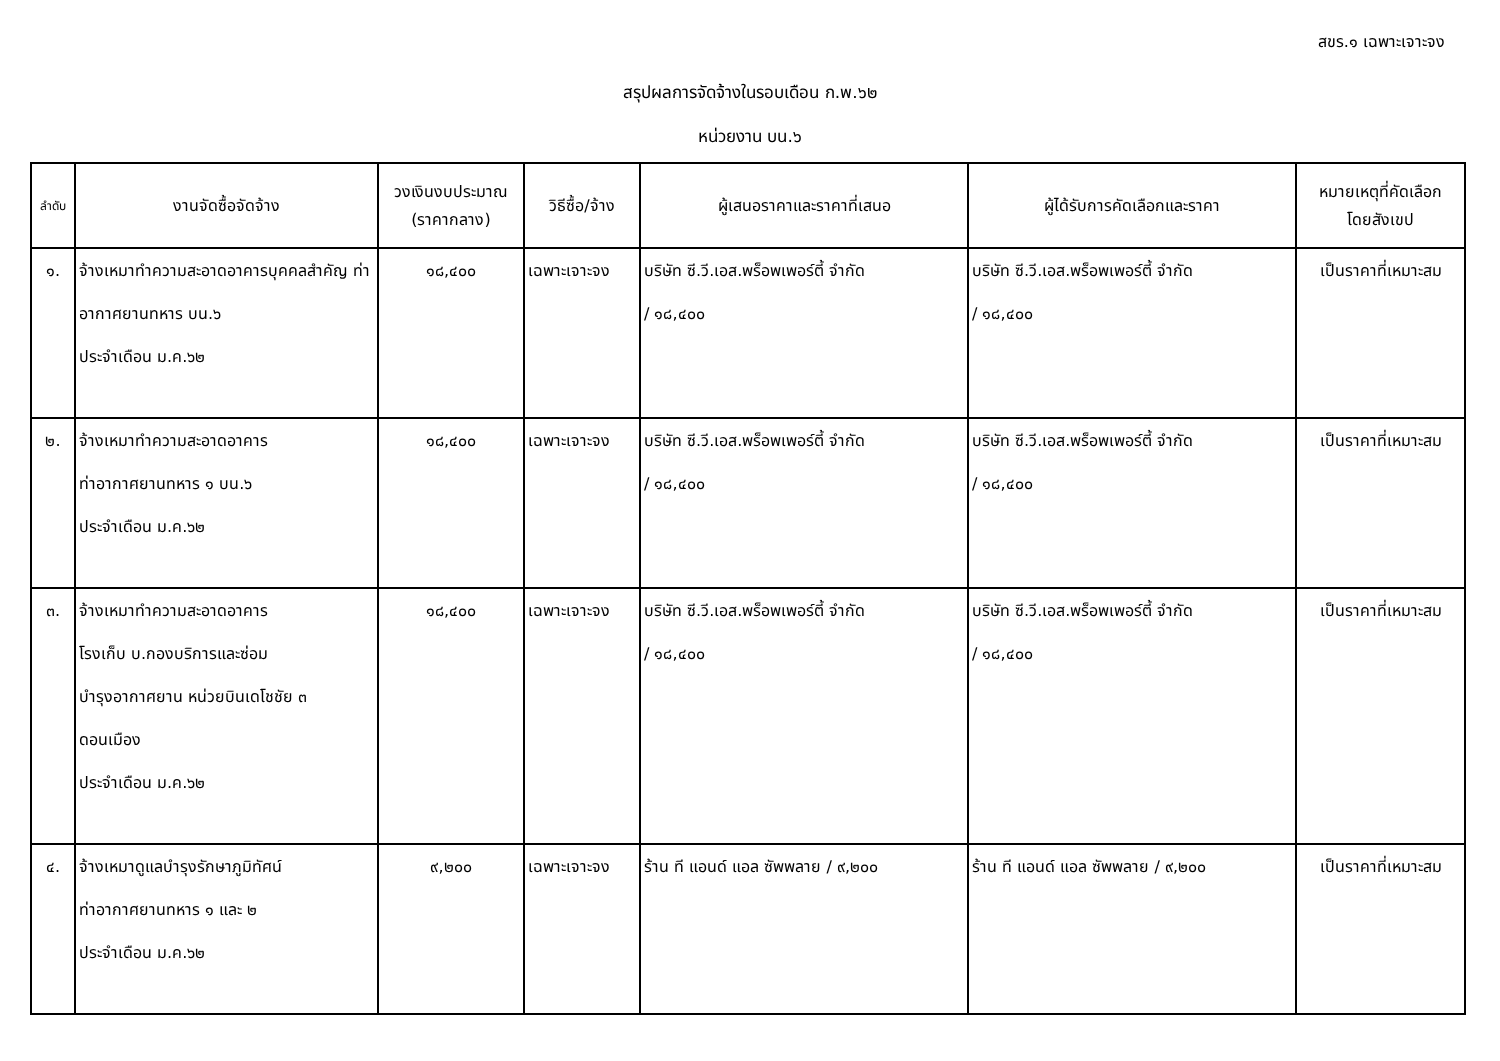สขร.๑ เฉพาะเจาะจง
สรุปผลการจัดจ้างในรอบเดือน ก.พ.๖๒
หน่วยงาน บน.๖
| ลำดับ | งานจัดซื้อจัดจ้าง | วงเงินงบประมาณ (ราคากลาง) | วิธีซื้อ/จ้าง | ผู้เสนอราคาและราคาที่เสนอ | ผู้ได้รับการคัดเลือกและราคา | หมายเหตุที่คัดเลือก โดยสังเขป |
| --- | --- | --- | --- | --- | --- | --- |
| ๑. | จ้างเหมาทำความสะอาดอาคารบุคคลสำคัญ ท่าอากาศยานทหาร บน.๖ ประจำเดือน ม.ค.๖๒ | ๑๘,๔๐๐ | เฉพาะเจาะจง | บริษัท ซี.วี.เอส.พร็อพเพอร์ตี้ จำกัด / ๑๘,๔๐๐ | บริษัท ซี.วี.เอส.พร็อพเพอร์ตี้ จำกัด / ๑๘,๔๐๐ | เป็นราคาที่เหมาะสม |
| ๒. | จ้างเหมาทำความสะอาดอาคาร ท่าอากาศยานทหาร ๑ บน.๖ ประจำเดือน ม.ค.๖๒ | ๑๘,๔๐๐ | เฉพาะเจาะจง | บริษัท ซี.วี.เอส.พร็อพเพอร์ตี้ จำกัด / ๑๘,๔๐๐ | บริษัท ซี.วี.เอส.พร็อพเพอร์ตี้ จำกัด / ๑๘,๔๐๐ | เป็นราคาที่เหมาะสม |
| ๓. | จ้างเหมาทำความสะอาดอาคาร โรงเก็บ บ.กองบริการและซ่อม บำรุงอากาศยาน หน่วยบินเดโชชัย ๓ ดอนเมือง ประจำเดือน ม.ค.๖๒ | ๑๘,๔๐๐ | เฉพาะเจาะจง | บริษัท ซี.วี.เอส.พร็อพเพอร์ตี้ จำกัด / ๑๘,๔๐๐ | บริษัท ซี.วี.เอส.พร็อพเพอร์ตี้ จำกัด / ๑๘,๔๐๐ | เป็นราคาที่เหมาะสม |
| ๔. | จ้างเหมาดูแลบำรุงรักษาภูมิทัศน์ ท่าอากาศยานทหาร ๑ และ ๒ ประจำเดือน ม.ค.๖๒ | ๙,๒๐๐ | เฉพาะเจาะจง | ร้าน ที แอนด์ แอล ซัพพลาย / ๙,๒๐๐ | ร้าน ที แอนด์ แอล ซัพพลาย / ๙,๒๐๐ | เป็นราคาที่เหมาะสม |